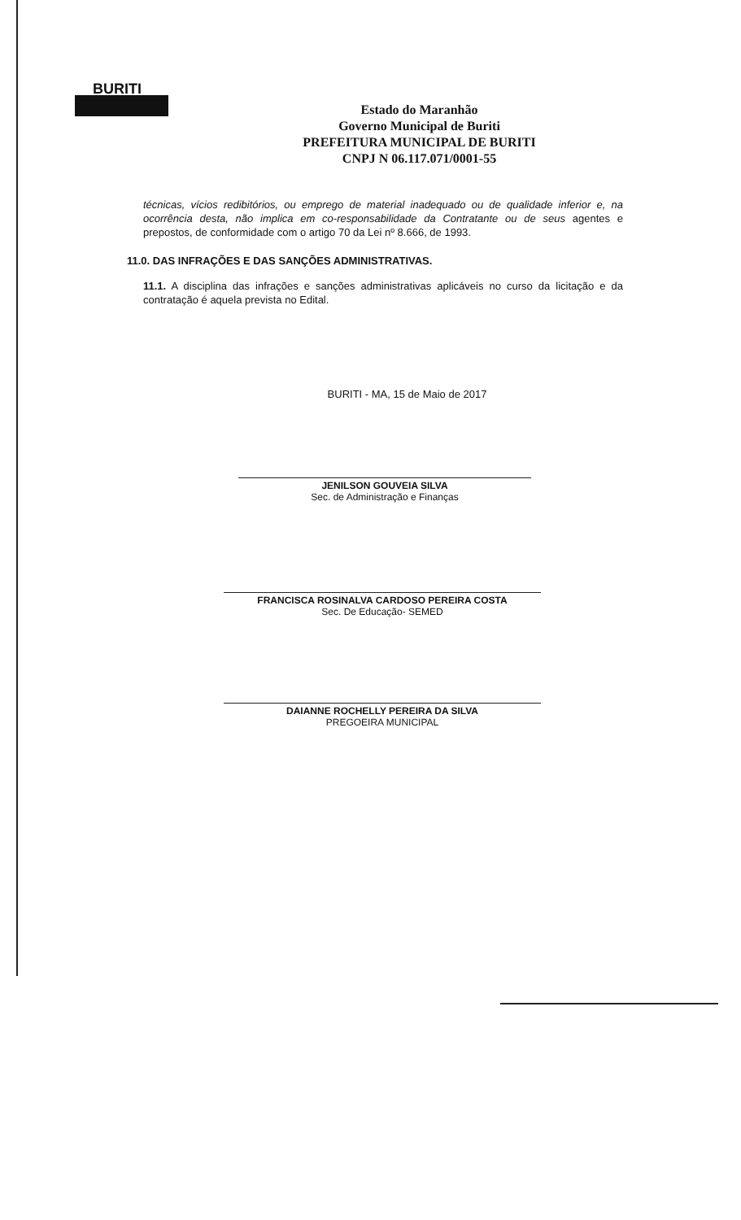BURITI
Estado do Maranhão
Governo Municipal de Buriti
PREFEITURA MUNICIPAL DE BURITI
CNPJ N 06.117.071/0001-55
técnicas, vícios redibitórios, ou emprego de material inadequado ou de qualidade inferior e, na ocorrência desta, não implica em co-responsabilidade da Contratante ou de seus agentes e prepostos, de conformidade com o artigo 70 da Lei nº 8.666, de 1993.
11.0. DAS INFRAÇÕES E DAS SANÇÕES ADMINISTRATIVAS.
11.1. A disciplina das infrações e sanções administrativas aplicáveis no curso da licitação e da contratação é aquela prevista no Edital.
BURITI - MA, 15 de Maio de 2017
JENILSON GOUVEIA SILVA
Sec. de Administração e Finanças
FRANCISCA ROSINALVA CARDOSO PEREIRA COSTA
Sec. De Educação- SEMED
DAIANNE ROCHELLY PEREIRA DA SILVA
PREGOEIRA MUNICIPAL